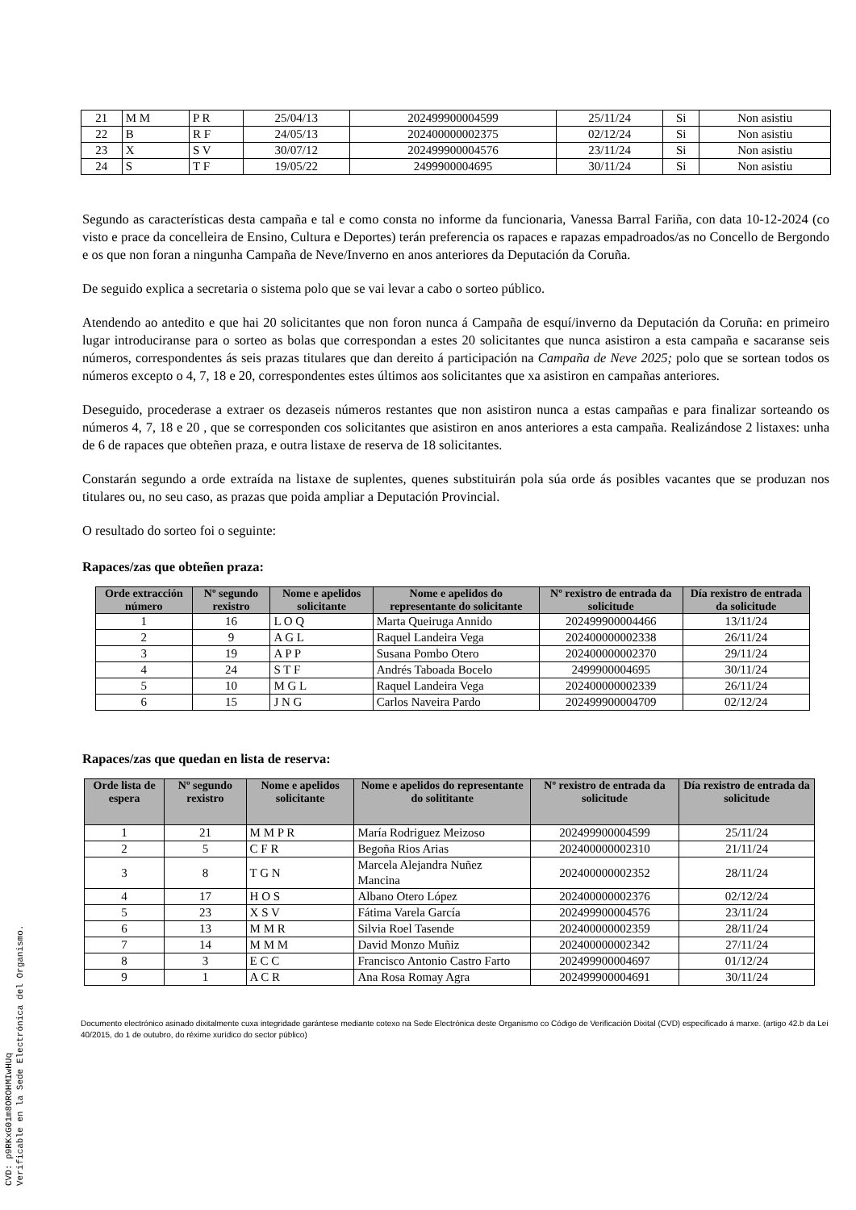| 21 | M M | P R | 25/04/13 | 202499900004599 | 25/11/24 | Si | Non asistiu |
| 22 | B | R F | 24/05/13 | 202400000002375 | 02/12/24 | Si | Non asistiu |
| 23 | X | S V | 30/07/12 | 202499900004576 | 23/11/24 | Si | Non asistiu |
| 24 | S | T F | 19/05/22 | 2499900004695 | 30/11/24 | Si | Non asistiu |
Segundo as características desta campaña e tal e como consta no informe da funcionaria, Vanessa Barral Fariña, con data 10-12-2024 (co visto e prace da concelleira de Ensino, Cultura e Deportes) terán preferencia os rapaces e rapazas empadroados/as no Concello de Bergondo e os que non foran a ningunha Campaña de Neve/Inverno en anos anteriores da Deputación da Coruña.
De seguido explica a secretaria o sistema polo que se vai levar a cabo o sorteo público.
Atendendo ao antedito e que hai 20 solicitantes que non foron nunca á Campaña de esquí/inverno da Deputación da Coruña: en primeiro lugar introduciranse para o sorteo as bolas que correspondan a estes 20 solicitantes que nunca asistiron a esta campaña e sacaranse seis números, correspondentes ás seis prazas titulares que dan dereito á participación na Campaña de Neve 2025; polo que se sortean todos os números excepto o 4, 7, 18 e 20, correspondentes estes últimos aos solicitantes que xa asistiron en campañas anteriores.
Deseguido, procederase a extraer os dezaseis números restantes que non asistiron nunca a estas campañas e para finalizar sorteando os números 4, 7, 18 e 20 , que se corresponden cos solicitantes que asistiron en anos anteriores a esta campaña. Realizándose 2 listaxes: unha de 6 de rapaces que obteñen praza, e outra listaxe de reserva de 18 solicitantes.
Constarán segundo a orde extraída na listaxe de suplentes, quenes substituirán pola súa orde ás posibles vacantes que se produzan nos titulares ou, no seu caso, as prazas que poida ampliar a Deputación Provincial.
O resultado do sorteo foi o seguinte:
Rapaces/zas que obteñen praza:
| Orde extracción número | Nº segundo rexistro | Nome e apelidos solicitante | Nome e apelidos do representante do solicitante | Nº rexistro de entrada da solicitude | Día rexistro de entrada da solicitude |
| --- | --- | --- | --- | --- | --- |
| 1 | 16 | L O Q | Marta Queiruga Annido | 202499900004466 | 13/11/24 |
| 2 | 9 | A G L | Raquel Landeira Vega | 202400000002338 | 26/11/24 |
| 3 | 19 | A P P | Susana Pombo Otero | 202400000002370 | 29/11/24 |
| 4 | 24 | S T F | Andrés Taboada Bocelo | 2499900004695 | 30/11/24 |
| 5 | 10 | M G L | Raquel Landeira Vega | 202400000002339 | 26/11/24 |
| 6 | 15 | J N G | Carlos Naveira Pardo | 202499900004709 | 02/12/24 |
Rapaces/zas que quedan en lista de reserva:
| Orde lista de espera | Nº segundo rexistro | Nome e apelidos solicitante | Nome e apelidos do representante do solititante | Nº rexistro de entrada da solicitude | Día rexistro de entrada da solicitude |
| --- | --- | --- | --- | --- | --- |
| 1 | 21 | M M P R | María Rodriguez Meizoso | 202499900004599 | 25/11/24 |
| 2 | 5 | C F R | Begoña Rios Arias | 202400000002310 | 21/11/24 |
| 3 | 8 | T G N | Marcela Alejandra Nuñez Mancina | 202400000002352 | 28/11/24 |
| 4 | 17 | H O S | Albano Otero López | 202400000002376 | 02/12/24 |
| 5 | 23 | X S V | Fátima Varela García | 202499900004576 | 23/11/24 |
| 6 | 13 | M M R | Silvia Roel Tasende | 202400000002359 | 28/11/24 |
| 7 | 14 | M M M | David Monzo Muñiz | 202400000002342 | 27/11/24 |
| 8 | 3 | E C C | Francisco Antonio Castro Farto | 202499900004697 | 01/12/24 |
| 9 | 1 | A C R | Ana Rosa Romay Agra | 202499900004691 | 30/11/24 |
Documento electrónico asinado dixitalmente cuxa integridade garántese mediante cotexo na Sede Electrónica deste Organismo co Código de Verificación Dixital (CVD) especificado á marxe. (artigo 42.b da Lei 40/2015, do 1 de outubro, do réxime xurídico do sector público)
CVD: p9RKxG01m8OROHMIwHUq
Verificable en la Sede Electrónica del Organismo.